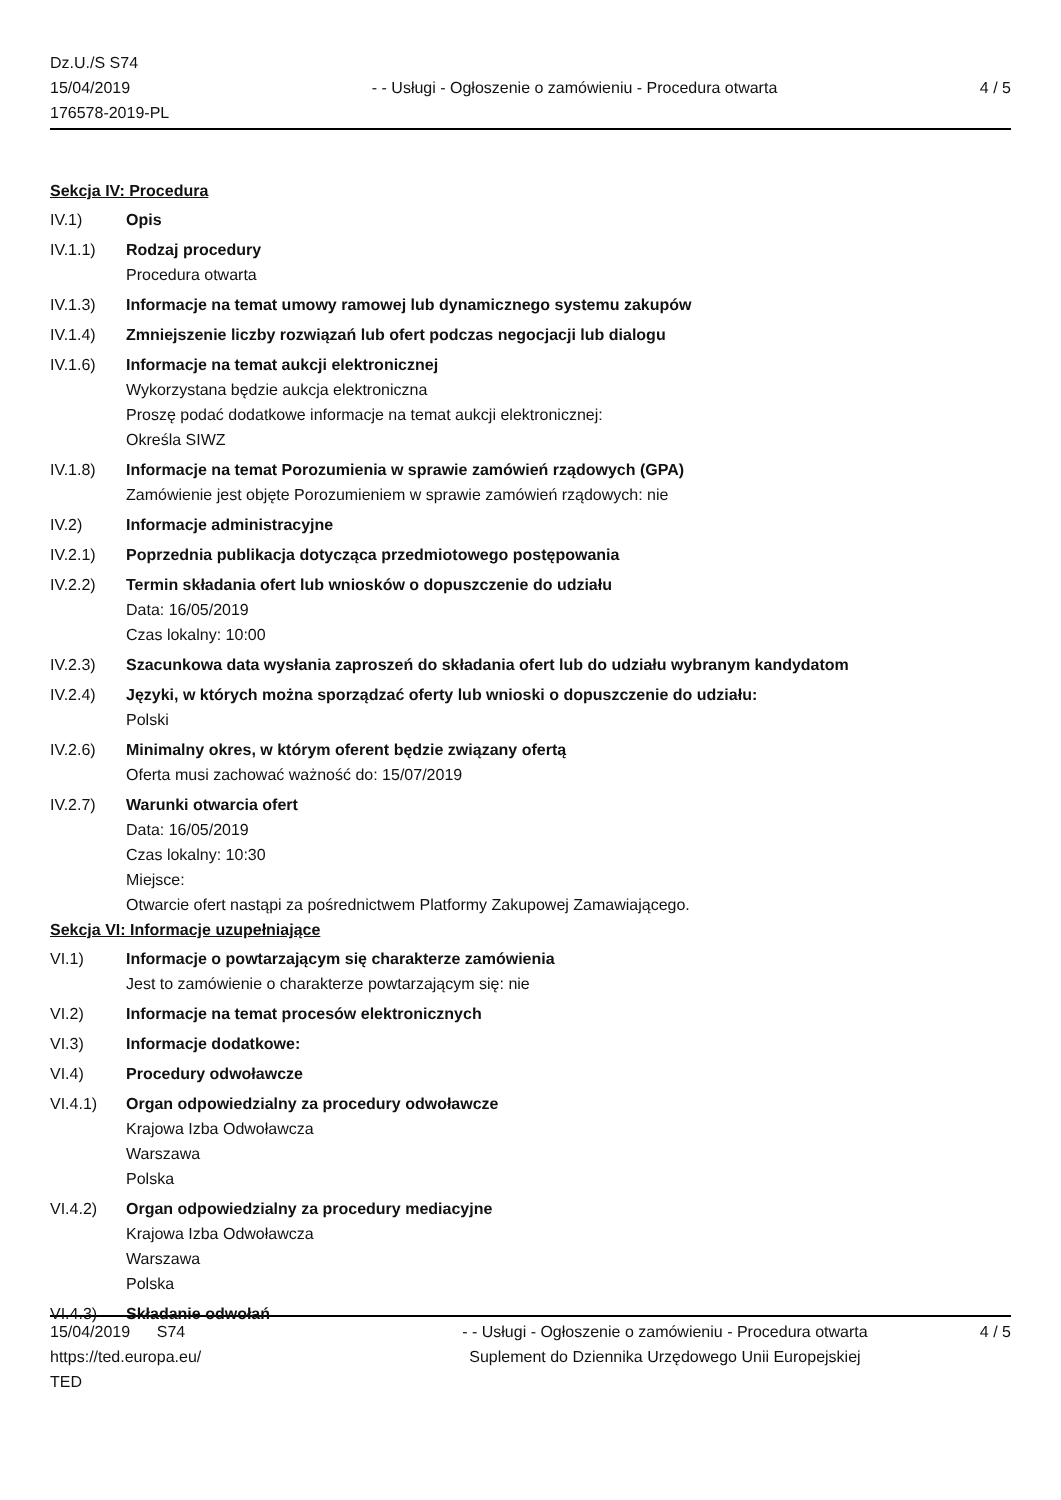Dz.U./S S74
15/04/2019
176578-2019-PL
- - Usługi - Ogłoszenie o zamówieniu - Procedura otwarta
4 / 5
Sekcja IV: Procedura
IV.1) Opis
IV.1.1) Rodzaj procedury
Procedura otwarta
IV.1.3) Informacje na temat umowy ramowej lub dynamicznego systemu zakupów
IV.1.4) Zmniejszenie liczby rozwiązań lub ofert podczas negocjacji lub dialogu
IV.1.6) Informacje na temat aukcji elektronicznej
Wykorzystana będzie aukcja elektroniczna
Proszę podać dodatkowe informacje na temat aukcji elektronicznej:
Określa SIWZ
IV.1.8) Informacje na temat Porozumienia w sprawie zamówień rządowych (GPA)
Zamówienie jest objęte Porozumieniem w sprawie zamówień rządowych: nie
IV.2) Informacje administracyjne
IV.2.1) Poprzednia publikacja dotycząca przedmiotowego postępowania
IV.2.2) Termin składania ofert lub wniosków o dopuszczenie do udziału
Data: 16/05/2019
Czas lokalny: 10:00
IV.2.3) Szacunkowa data wysłania zaproszeń do składania ofert lub do udziału wybranym kandydatom
IV.2.4) Języki, w których można sporządzać oferty lub wnioski o dopuszczenie do udziału:
Polski
IV.2.6) Minimalny okres, w którym oferent będzie związany ofertą
Oferta musi zachować ważność do: 15/07/2019
IV.2.7) Warunki otwarcia ofert
Data: 16/05/2019
Czas lokalny: 10:30
Miejsce:
Otwarcie ofert nastąpi za pośrednictwem Platformy Zakupowej Zamawiającego.
Sekcja VI: Informacje uzupełniające
VI.1) Informacje o powtarzającym się charakterze zamówienia
Jest to zamówienie o charakterze powtarzającym się: nie
VI.2) Informacje na temat procesów elektronicznych
VI.3) Informacje dodatkowe:
VI.4) Procedury odwoławcze
VI.4.1) Organ odpowiedzialny za procedury odwoławcze
Krajowa Izba Odwoławcza
Warszawa
Polska
VI.4.2) Organ odpowiedzialny za procedury mediacyjne
Krajowa Izba Odwoławcza
Warszawa
Polska
VI.4.3) Składanie odwołań
15/04/2019 S74
https://ted.europa.eu/
TED
- - Usługi - Ogłoszenie o zamówieniu - Procedura otwarta
Suplement do Dziennika Urzędowego Unii Europejskiej
4 / 5